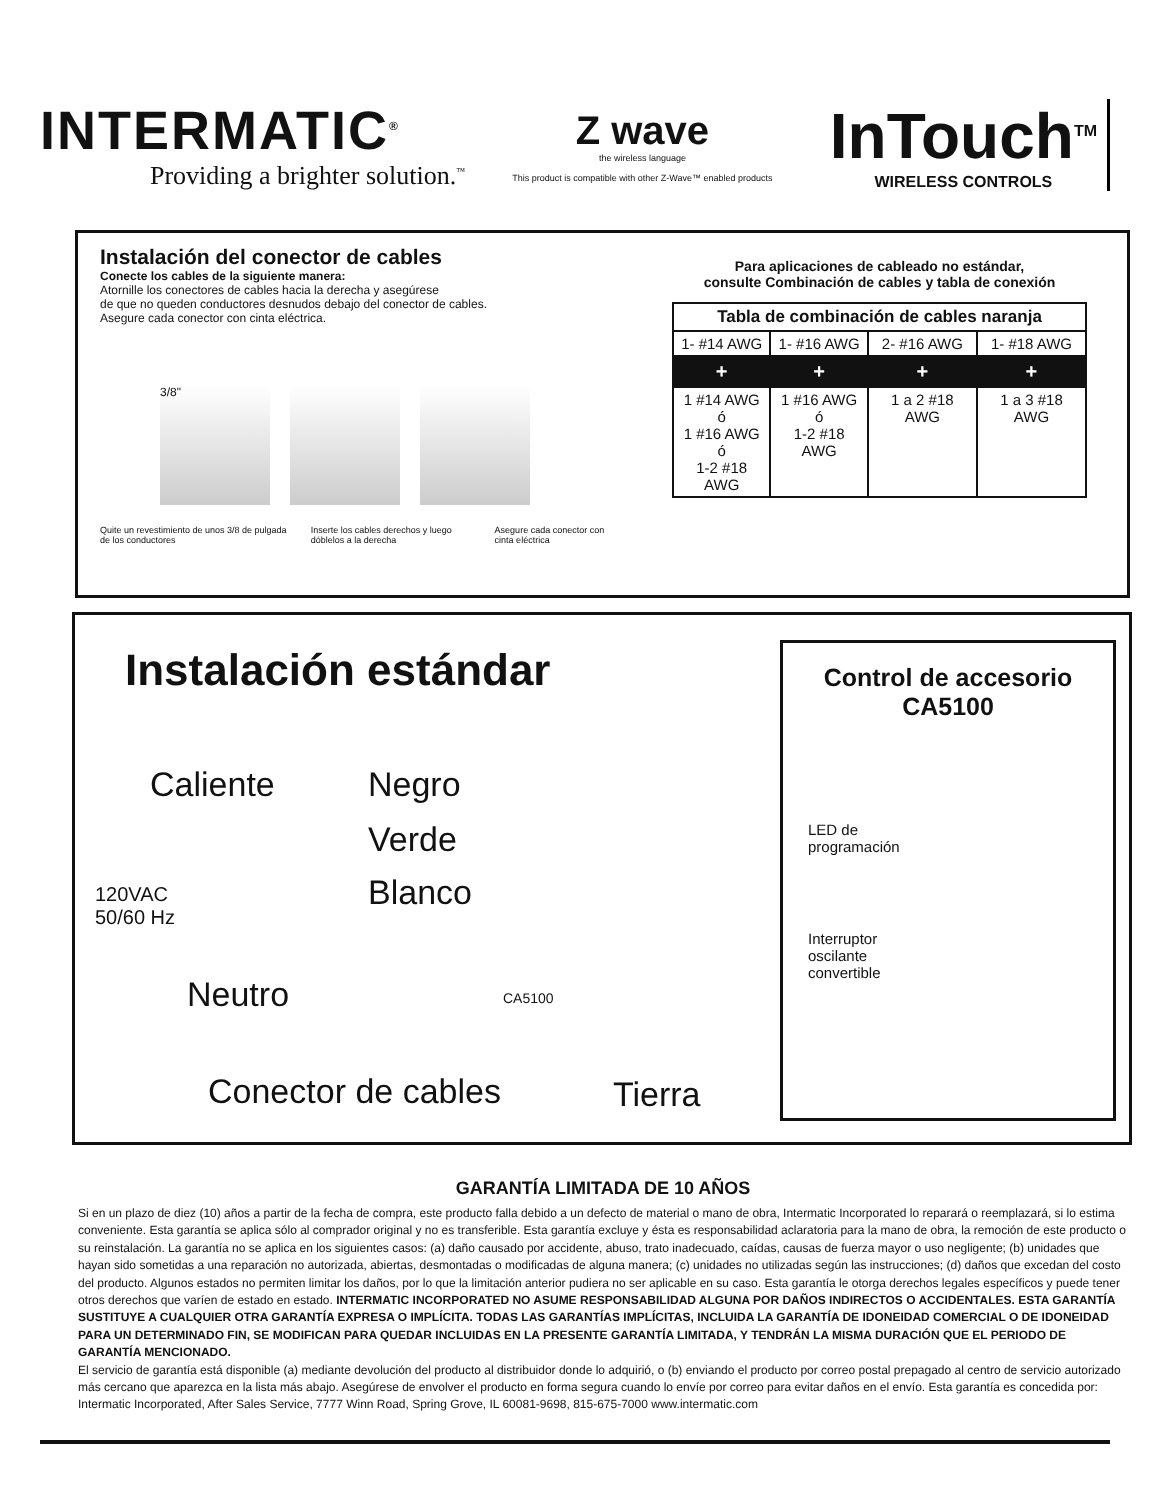INTERMATIC<sup>®</sup>
Providing a brighter solution.<sup>™</sup>
Z wave
the wireless language
This product is compatible with other Z-Wave™ enabled products
InTouch<sup>TM</sup>
WIRELESS CONTROLS
Instalación del conector de cables
Conecte los cables de la siguiente manera:
Atornille los conectores de cables hacia la derecha y asegúrese
de que no queden conductores desnudos debajo del conector de cables.
Asegure cada conector con cinta eléctrica.
3/8"
Quite un revestimiento de unos 3/8 de pulgada de los conductores Inserte los cables derechos y luego dóblelos a la derecha Asegure cada conector con cinta eléctrica
Para aplicaciones de cableado no estándar,
consulte Combinación de cables y tabla de conexión
| Tabla de combinación de cables naranja | | | |
| --- | --- | --- | --- |
| 1- #14 AWG | 1- #16 AWG | 2- #16 AWG | 1- #18 AWG |
| + | + | + | + |
| 1 #14 AWG ó 1 #16 AWG ó 1-2 #18 AWG | 1 #16 AWG ó 1-2 #18 AWG | 1 a 2 #18 AWG | 1 a 3 #18 AWG |
Instalación estándar
Caliente Negro
Verde
Blanco
120VAC
50/60 Hz
Neutro CA5100
Conector de cables Tierra
Control de accesorio
CA5100
LED de
programación
Interruptor
oscilante
convertible
GARANTÍA LIMITADA DE 10 AÑOS
Si en un plazo de diez (10) años a partir de la fecha de compra, este producto falla debido a un defecto de material o mano de obra, Intermatic Incorporated lo reparará o reemplazará, si lo estima conveniente. Esta garantía se aplica sólo al comprador original y no es transferible. Esta garantía excluye y ésta es responsabilidad aclaratoria para la mano de obra, la remoción de este producto o su reinstalación. La garantía no se aplica en los siguientes casos: (a) daño causado por accidente, abuso, trato inadecuado, caídas, causas de fuerza mayor o uso negligente; (b) unidades que hayan sido sometidas a una reparación no autorizada, abiertas, desmontadas o modificadas de alguna manera; (c) unidades no utilizadas según las instrucciones; (d) daños que excedan del costo del producto. Algunos estados no permiten limitar los daños, por lo que la limitación anterior pudiera no ser aplicable en su caso. Esta garantía le otorga derechos legales específicos y puede tener otros derechos que varíen de estado en estado. INTERMATIC INCORPORATED NO ASUME RESPONSABILIDAD ALGUNA POR DAÑOS INDIRECTOS O ACCIDENTALES. ESTA GARANTÍA SUSTITUYE A CUALQUIER OTRA GARANTÍA EXPRESA O IMPLÍCITA. TODAS LAS GARANTÍAS IMPLÍCITAS, INCLUIDA LA GARANTÍA DE IDONEIDAD COMERCIAL O DE IDONEIDAD PARA UN DETERMINADO FIN, SE MODIFICAN PARA QUEDAR INCLUIDAS EN LA PRESENTE GARANTÍA LIMITADA, Y TENDRÁN LA MISMA DURACIÓN QUE EL PERIODO DE GARANTÍA MENCIONADO.
El servicio de garantía está disponible (a) mediante devolución del producto al distribuidor donde lo adquirió, o (b) enviando el producto por correo postal prepagado al centro de servicio autorizado más cercano que aparezca en la lista más abajo. Asegúrese de envolver el producto en forma segura cuando lo envíe por correo para evitar daños en el envío. Esta garantía es concedida por: Intermatic Incorporated, After Sales Service, 7777 Winn Road, Spring Grove, IL 60081-9698, 815-675-7000 www.intermatic.com